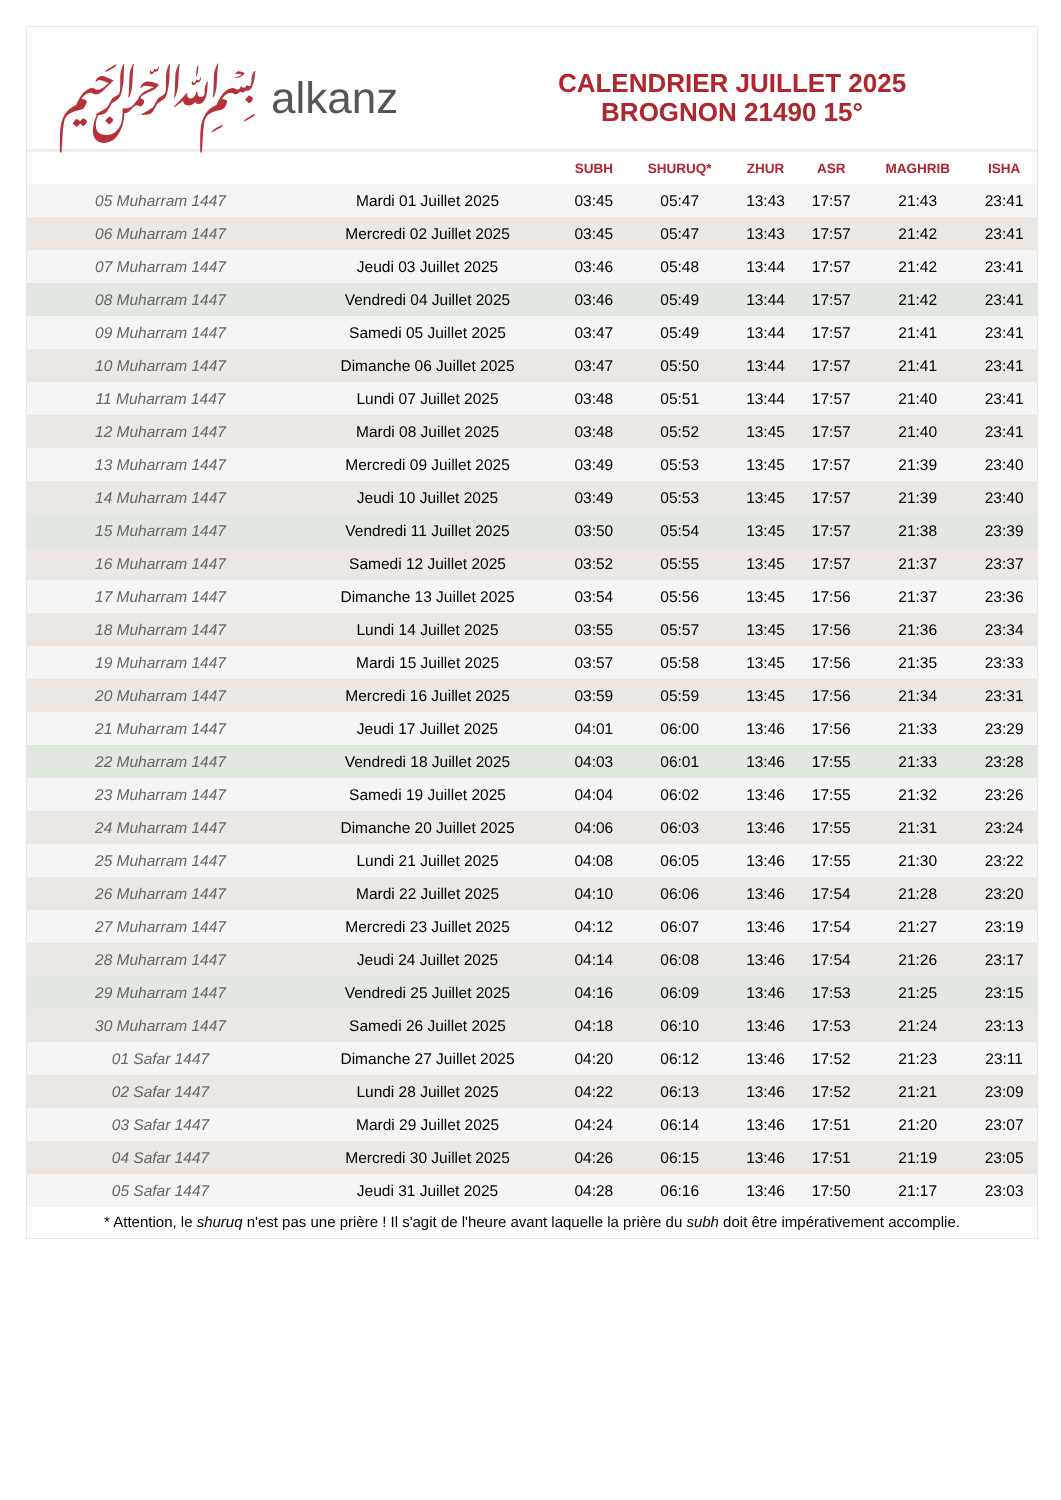﷽ alkanz
CALENDRIER JUILLET 2025
BROGNON 21490 15°
| | | SUBH | SHURUQ* | ZHUR | ASR | MAGHRIB | ISHA |
| --- | --- | --- | --- | --- | --- | --- | --- |
| 05 Muharram 1447 | Mardi 01 Juillet 2025 | 03:45 | 05:47 | 13:43 | 17:57 | 21:43 | 23:41 |
| 06 Muharram 1447 | Mercredi 02 Juillet 2025 | 03:45 | 05:47 | 13:43 | 17:57 | 21:42 | 23:41 |
| 07 Muharram 1447 | Jeudi 03 Juillet 2025 | 03:46 | 05:48 | 13:44 | 17:57 | 21:42 | 23:41 |
| 08 Muharram 1447 | Vendredi 04 Juillet 2025 | 03:46 | 05:49 | 13:44 | 17:57 | 21:42 | 23:41 |
| 09 Muharram 1447 | Samedi 05 Juillet 2025 | 03:47 | 05:49 | 13:44 | 17:57 | 21:41 | 23:41 |
| 10 Muharram 1447 | Dimanche 06 Juillet 2025 | 03:47 | 05:50 | 13:44 | 17:57 | 21:41 | 23:41 |
| 11 Muharram 1447 | Lundi 07 Juillet 2025 | 03:48 | 05:51 | 13:44 | 17:57 | 21:40 | 23:41 |
| 12 Muharram 1447 | Mardi 08 Juillet 2025 | 03:48 | 05:52 | 13:45 | 17:57 | 21:40 | 23:41 |
| 13 Muharram 1447 | Mercredi 09 Juillet 2025 | 03:49 | 05:53 | 13:45 | 17:57 | 21:39 | 23:40 |
| 14 Muharram 1447 | Jeudi 10 Juillet 2025 | 03:49 | 05:53 | 13:45 | 17:57 | 21:39 | 23:40 |
| 15 Muharram 1447 | Vendredi 11 Juillet 2025 | 03:50 | 05:54 | 13:45 | 17:57 | 21:38 | 23:39 |
| 16 Muharram 1447 | Samedi 12 Juillet 2025 | 03:52 | 05:55 | 13:45 | 17:57 | 21:37 | 23:37 |
| 17 Muharram 1447 | Dimanche 13 Juillet 2025 | 03:54 | 05:56 | 13:45 | 17:56 | 21:37 | 23:36 |
| 18 Muharram 1447 | Lundi 14 Juillet 2025 | 03:55 | 05:57 | 13:45 | 17:56 | 21:36 | 23:34 |
| 19 Muharram 1447 | Mardi 15 Juillet 2025 | 03:57 | 05:58 | 13:45 | 17:56 | 21:35 | 23:33 |
| 20 Muharram 1447 | Mercredi 16 Juillet 2025 | 03:59 | 05:59 | 13:45 | 17:56 | 21:34 | 23:31 |
| 21 Muharram 1447 | Jeudi 17 Juillet 2025 | 04:01 | 06:00 | 13:46 | 17:56 | 21:33 | 23:29 |
| 22 Muharram 1447 | Vendredi 18 Juillet 2025 | 04:03 | 06:01 | 13:46 | 17:55 | 21:33 | 23:28 |
| 23 Muharram 1447 | Samedi 19 Juillet 2025 | 04:04 | 06:02 | 13:46 | 17:55 | 21:32 | 23:26 |
| 24 Muharram 1447 | Dimanche 20 Juillet 2025 | 04:06 | 06:03 | 13:46 | 17:55 | 21:31 | 23:24 |
| 25 Muharram 1447 | Lundi 21 Juillet 2025 | 04:08 | 06:05 | 13:46 | 17:55 | 21:30 | 23:22 |
| 26 Muharram 1447 | Mardi 22 Juillet 2025 | 04:10 | 06:06 | 13:46 | 17:54 | 21:28 | 23:20 |
| 27 Muharram 1447 | Mercredi 23 Juillet 2025 | 04:12 | 06:07 | 13:46 | 17:54 | 21:27 | 23:19 |
| 28 Muharram 1447 | Jeudi 24 Juillet 2025 | 04:14 | 06:08 | 13:46 | 17:54 | 21:26 | 23:17 |
| 29 Muharram 1447 | Vendredi 25 Juillet 2025 | 04:16 | 06:09 | 13:46 | 17:53 | 21:25 | 23:15 |
| 30 Muharram 1447 | Samedi 26 Juillet 2025 | 04:18 | 06:10 | 13:46 | 17:53 | 21:24 | 23:13 |
| 01 Safar 1447 | Dimanche 27 Juillet 2025 | 04:20 | 06:12 | 13:46 | 17:52 | 21:23 | 23:11 |
| 02 Safar 1447 | Lundi 28 Juillet 2025 | 04:22 | 06:13 | 13:46 | 17:52 | 21:21 | 23:09 |
| 03 Safar 1447 | Mardi 29 Juillet 2025 | 04:24 | 06:14 | 13:46 | 17:51 | 21:20 | 23:07 |
| 04 Safar 1447 | Mercredi 30 Juillet 2025 | 04:26 | 06:15 | 13:46 | 17:51 | 21:19 | 23:05 |
| 05 Safar 1447 | Jeudi 31 Juillet 2025 | 04:28 | 06:16 | 13:46 | 17:50 | 21:17 | 23:03 |
* Attention, le shuruq n'est pas une prière ! Il s'agit de l'heure avant laquelle la prière du subh doit être impérativement accomplie.